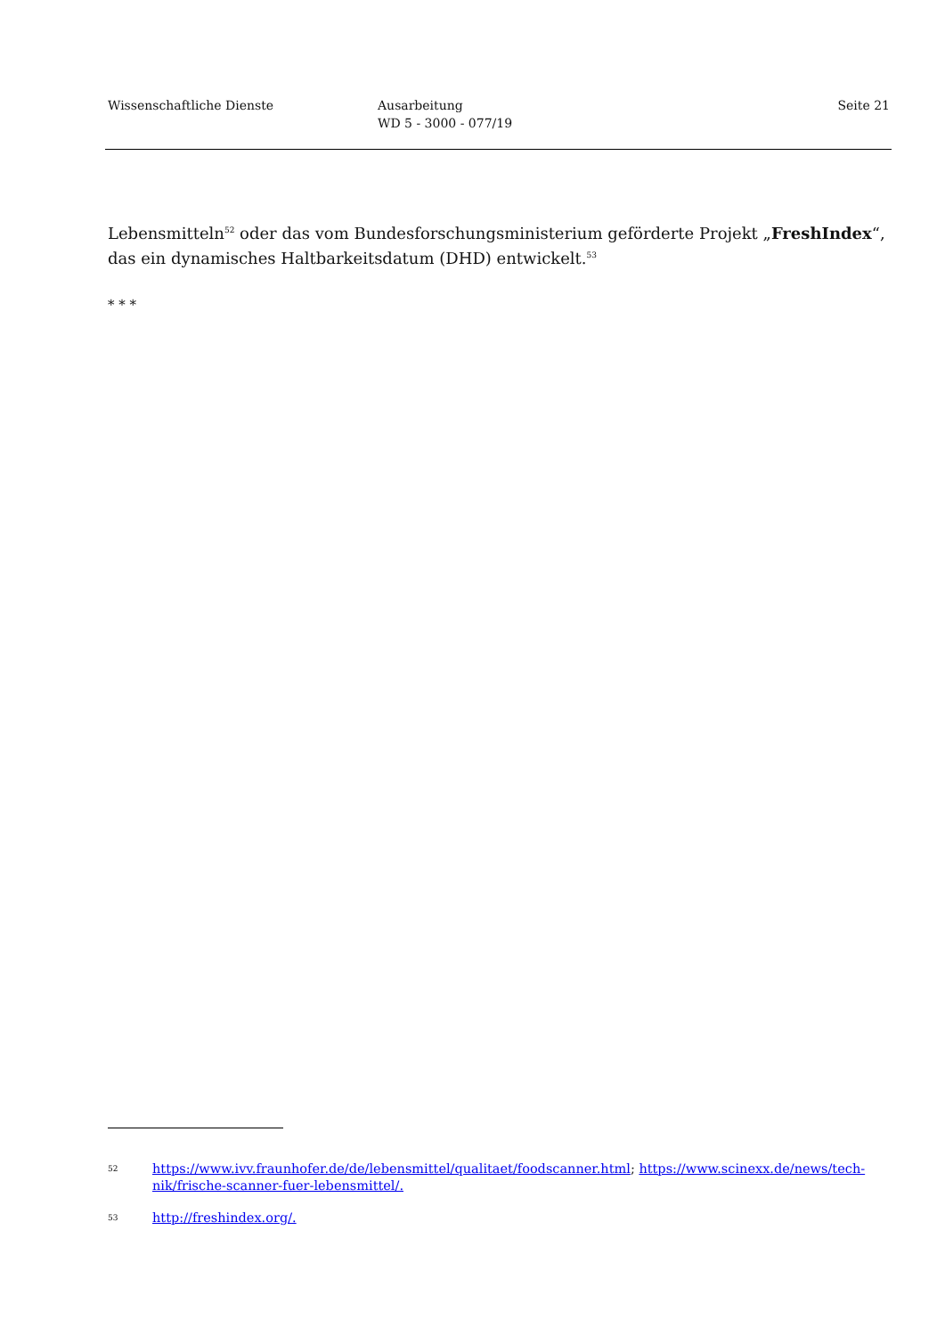Wissenschaftliche Dienste Ausarbeitung
WD 5 - 3000 - 077/19
Seite 21
Lebensmitteln<sup>52</sup> oder das vom Bundesforschungsministerium geförderte Projekt „FreshIndex“, das ein dynamisches Haltbarkeitsdatum (DHD) entwickelt.<sup>53</sup>
* * *
52
https://www.ivv.fraunhofer.de/de/lebensmittel/qualitaet/foodscanner.html; https://www.scinexx.de/news/tech-nik/frische-scanner-fuer-lebensmittel/.
53
http://freshindex.org/.